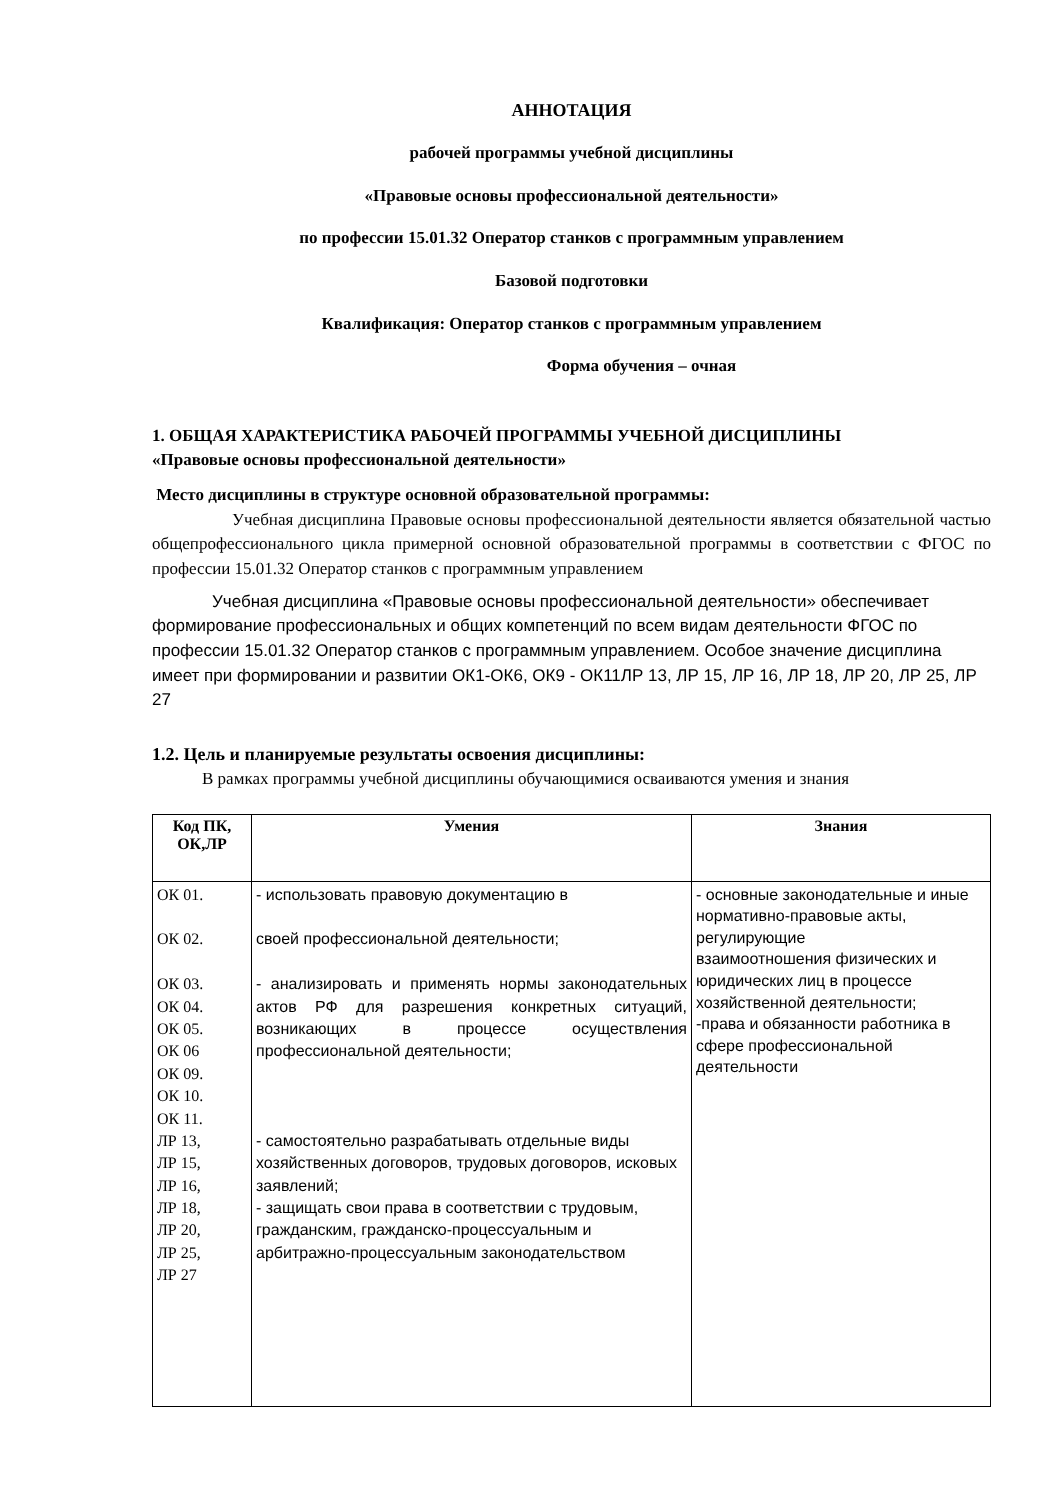АННОТАЦИЯ
рабочей программы учебной дисциплины
«Правовые основы профессиональной деятельности»
по профессии 15.01.32 Оператор станков с программным управлением
Базовой подготовки
Квалификация: Оператор станков с программным управлением
Форма обучения – очная
1. ОБЩАЯ ХАРАКТЕРИСТИКА РАБОЧЕЙ ПРОГРАММЫ УЧЕБНОЙ ДИСЦИПЛИНЫ
«Правовые основы профессиональной деятельности»
Место дисциплины в структуре основной образовательной программы:
Учебная дисциплина Правовые основы профессиональной деятельности является обязательной частью общепрофессионального цикла примерной основной образовательной программы в соответствии с ФГОС по профессии 15.01.32 Оператор станков с программным управлением
Учебная дисциплина «Правовые основы профессиональной деятельности» обеспечивает формирование профессиональных и общих компетенций по всем видам деятельности ФГОС по профессии 15.01.32 Оператор станков с программным управлением. Особое значение дисциплина имеет при формировании и развитии ОК1-ОК6, ОК9 - ОК11ЛР 13, ЛР 15, ЛР 16, ЛР 18, ЛР 20, ЛР 25, ЛР 27
1.2. Цель и планируемые результаты освоения дисциплины:
В рамках программы учебной дисциплины обучающимися осваиваются умения и знания
| Код ПК, ОК,ЛР | Умения | Знания |
| --- | --- | --- |
| ОК 01. ОК 02. ОК 03. ОК 04. ОК 05. ОК 06 ОК 09. ОК 10. ОК 11. ЛР 13, ЛР 15, ЛР 16, ЛР 18, ЛР 20, ЛР 25, ЛР 27 | - использовать правовую документацию в своей профессиональной деятельности; - анализировать и применять нормы законодательных актов РФ для разрешения конкретных ситуаций, возникающих в процессе осуществления профессиональной деятельности; - самостоятельно разрабатывать отдельные виды хозяйственных договоров, трудовых договоров, исковых заявлений; - защищать свои права в соответствии с трудовым, гражданским, гражданско-процессуальным и арбитражно-процессуальным законодательством | - основные законодательные и иные нормативно-правовые акты, регулирующие взаимоотношения физических и юридических лиц в процессе хозяйственной деятельности; -права и обязанности работника в сфере профессиональной деятельности |